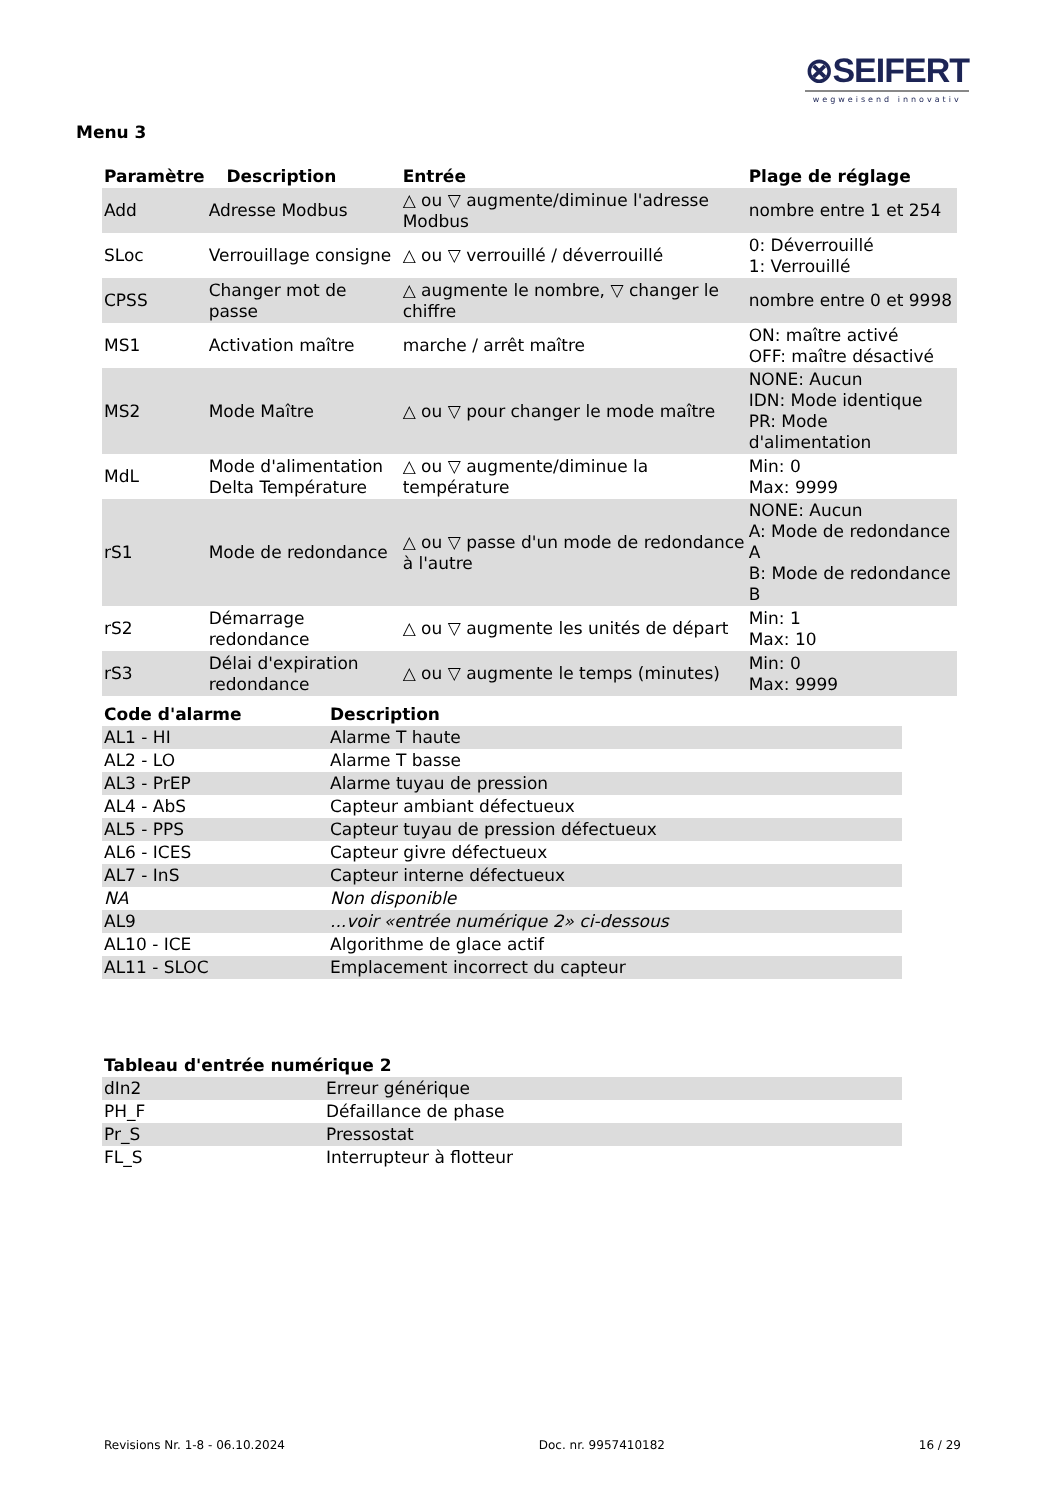⊗SEIFERT
wegweisend innovativ
Menu 3
| Paramètre | Description | Entrée | Plage de réglage |
| --- | --- | --- | --- |
| Add | Adresse Modbus | △ ou ▽ augmente/diminue l'adresse Modbus | nombre entre 1 et 254 |
| SLoc | Verrouillage consigne | △ ou ▽ verrouillé / déverrouillé | 0: Déverrouillé 1: Verrouillé |
| CPSS | Changer mot de passe | △ augmente le nombre, ▽ changer le chiffre | nombre entre 0 et 9998 |
| MS1 | Activation maître | marche / arrêt maître | ON: maître activé OFF: maître désactivé |
| MS2 | Mode Maître | △ ou ▽ pour changer le mode maître | NONE: Aucun IDN: Mode identique PR: Mode d'alimentation |
| MdL | Mode d'alimentation Delta Température | △ ou ▽ augmente/diminue la température | Min: 0 Max: 9999 |
| rS1 | Mode de redondance | △ ou ▽ passe d'un mode de redondance à l'autre | NONE: Aucun A: Mode de redondance A B: Mode de redondance B |
| rS2 | Démarrage redondance | △ ou ▽ augmente les unités de départ | Min: 1 Max: 10 |
| rS3 | Délai d'expiration redondance | △ ou ▽ augmente le temps (minutes) | Min: 0 Max: 9999 |
| Code d'alarme | Description |
| --- | --- |
| AL1 - HI | Alarme T haute |
| AL2 - LO | Alarme T basse |
| AL3 - PrEP | Alarme tuyau de pression |
| AL4 - AbS | Capteur ambiant défectueux |
| AL5 - PPS | Capteur tuyau de pression défectueux |
| AL6 - ICES | Capteur givre défectueux |
| AL7 - InS | Capteur interne défectueux |
| NA | Non disponible |
| AL9 | ...voir «entrée numérique 2» ci-dessous |
| AL10 - ICE | Algorithme de glace actif |
| AL11 - SLOC | Emplacement incorrect du capteur |
| Tableau d'entrée numérique 2 | |
| --- | --- |
| dIn2 | Erreur générique |
| PH_F | Défaillance de phase |
| Pr_S | Pressostat |
| FL_S | Interrupteur à flotteur |
Revisions Nr. 1-8 - 06.10.2024 Doc. nr. 9957410182 16 / 29